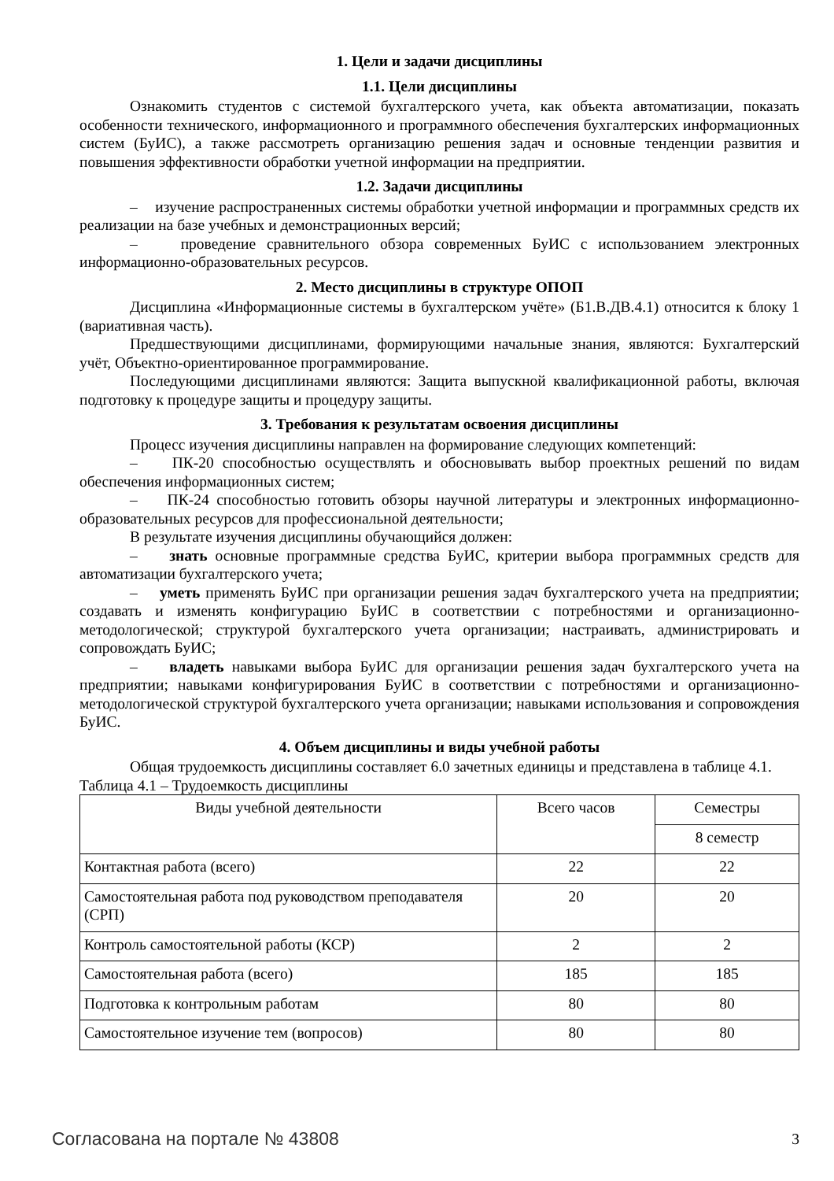1. Цели и задачи дисциплины
1.1. Цели дисциплины
Ознакомить студентов с системой бухгалтерского учета, как объекта автоматизации, показать особенности технического, информационного и программного обеспечения бухгалтерских информационных систем (БуИС), а также рассмотреть организацию решения задач и основные тенденции развития и повышения эффективности обработки учетной информации на предприятии.
1.2. Задачи дисциплины
– изучение распространенных системы обработки учетной информации и программных средств их реализации на базе учебных и демонстрационных версий;
– проведение сравнительного обзора современных БуИС с использованием электронных информационно-образовательных ресурсов.
2. Место дисциплины в структуре ОПОП
Дисциплина «Информационные системы в бухгалтерском учёте» (Б1.В.ДВ.4.1) относится к блоку 1 (вариативная часть).
Предшествующими дисциплинами, формирующими начальные знания, являются: Бухгалтерский учёт, Объектно-ориентированное программирование.
Последующими дисциплинами являются: Защита выпускной квалификационной работы, включая подготовку к процедуре защиты и процедуру защиты.
3. Требования к результатам освоения дисциплины
Процесс изучения дисциплины направлен на формирование следующих компетенций:
– ПК-20 способностью осуществлять и обосновывать выбор проектных решений по видам обеспечения информационных систем;
– ПК-24 способностью готовить обзоры научной литературы и электронных информационно-образовательных ресурсов для профессиональной деятельности;
В результате изучения дисциплины обучающийся должен:
– знать основные программные средства БуИС, критерии выбора программных средств для автоматизации бухгалтерского учета;
– уметь применять БуИС при организации решения задач бухгалтерского учета на предприятии; создавать и изменять конфигурацию БуИС в соответствии с потребностями и организационно-методологической; структурой бухгалтерского учета организации; настраивать, администрировать и сопровождать БуИС;
– владеть навыками выбора БуИС для организации решения задач бухгалтерского учета на предприятии; навыками конфигурирования БуИС в соответствии с потребностями и организационно-методологической структурой бухгалтерского учета организации; навыками использования и сопровождения БуИС.
4. Объем дисциплины и виды учебной работы
Общая трудоемкость дисциплины составляет 6.0 зачетных единицы и представлена в таблице 4.1.
Таблица 4.1 – Трудоемкость дисциплины
| Виды учебной деятельности | Всего часов | Семестры |
| --- | --- | --- |
| | | 8 семестр |
| Контактная работа (всего) | 22 | 22 |
| Самостоятельная работа под руководством преподавателя (СРП) | 20 | 20 |
| Контроль самостоятельной работы (КСР) | 2 | 2 |
| Самостоятельная работа (всего) | 185 | 185 |
| Подготовка к контрольным работам | 80 | 80 |
| Самостоятельное изучение тем (вопросов) | 80 | 80 |
Согласована на портале № 43808 3